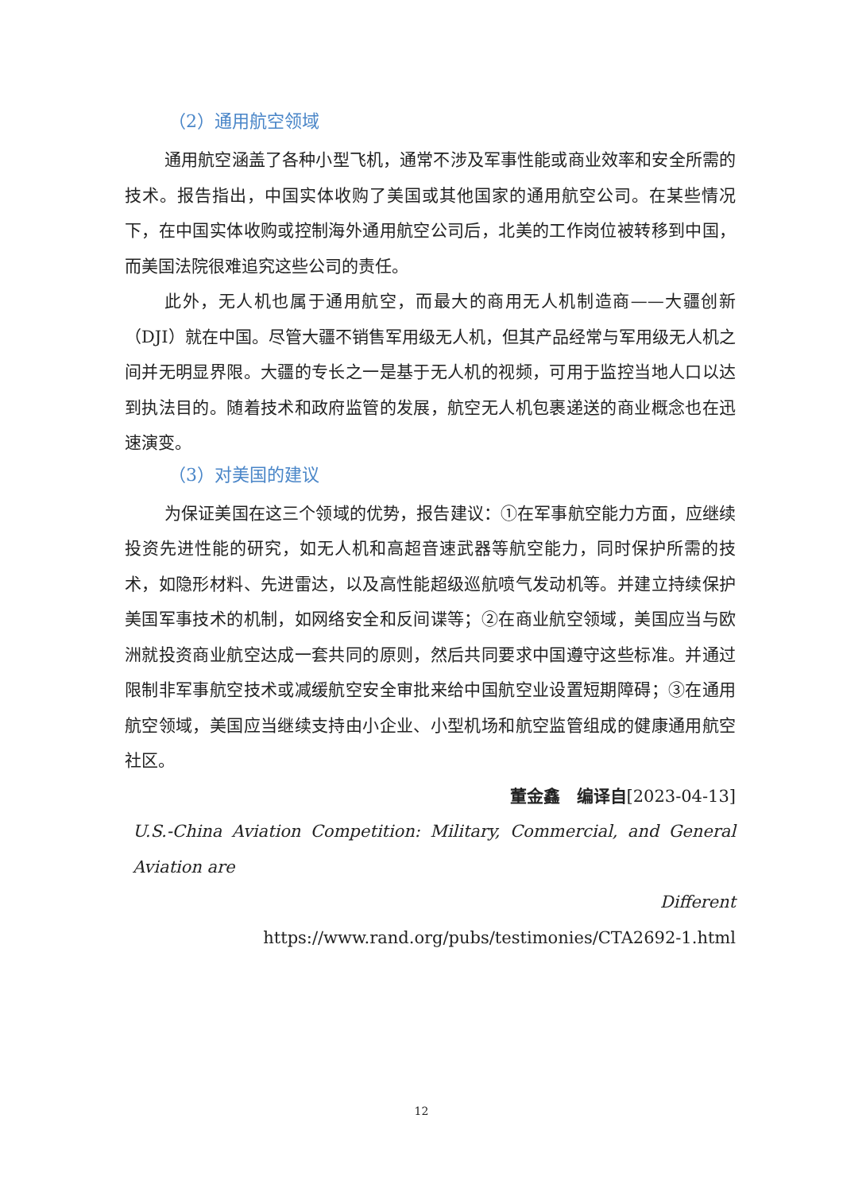（2）通用航空领域
通用航空涵盖了各种小型飞机，通常不涉及军事性能或商业效率和安全所需的技术。报告指出，中国实体收购了美国或其他国家的通用航空公司。在某些情况下，在中国实体收购或控制海外通用航空公司后，北美的工作岗位被转移到中国，而美国法院很难追究这些公司的责任。
此外，无人机也属于通用航空，而最大的商用无人机制造商——大疆创新（DJI）就在中国。尽管大疆不销售军用级无人机，但其产品经常与军用级无人机之间并无明显界限。大疆的专长之一是基于无人机的视频，可用于监控当地人口以达到执法目的。随着技术和政府监管的发展，航空无人机包裹递送的商业概念也在迅速演变。
（3）对美国的建议
为保证美国在这三个领域的优势，报告建议：①在军事航空能力方面，应继续投资先进性能的研究，如无人机和高超音速武器等航空能力，同时保护所需的技术，如隐形材料、先进雷达，以及高性能超级巡航喷气发动机等。并建立持续保护美国军事技术的机制，如网络安全和反间谍等；②在商业航空领域，美国应当与欧洲就投资商业航空达成一套共同的原则，然后共同要求中国遵守这些标准。并通过限制非军事航空技术或减缓航空安全审批来给中国航空业设置短期障碍；③在通用航空领域，美国应当继续支持由小企业、小型机场和航空监管组成的健康通用航空社区。
董金鑫　编译自[2023-04-13]
U.S.-China Aviation Competition: Military, Commercial, and General Aviation are
Different
https://www.rand.org/pubs/testimonies/CTA2692-1.html
12